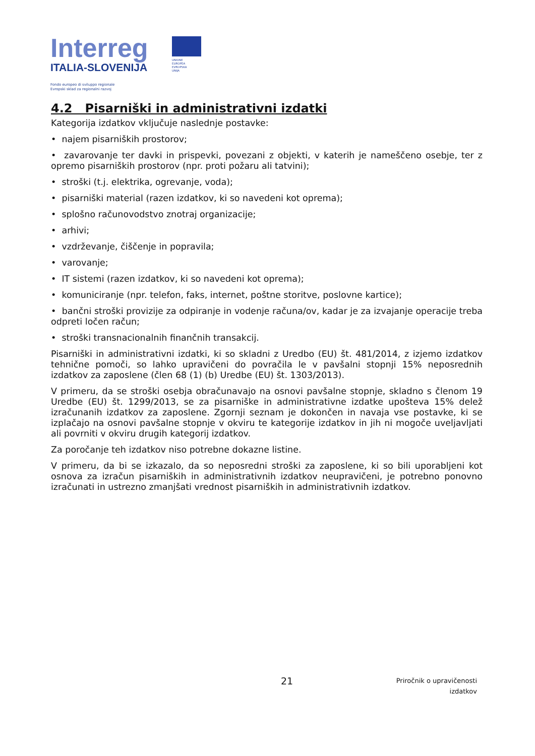Interreg
ITALIA-SLOVENIJA
Fondo europeo di sviluppo regionale
Evropski sklad za regionalni razvoj
UNIONE EUROPEA
EVROPSKA UNIJA
4.2 Pisarniški in administrativni izdatki
Kategorija izdatkov vključuje naslednje postavke:
• najem pisarniških prostorov;
• zavarovanje ter davki in prispevki, povezani z objekti, v katerih je nameščeno osebje, ter z opremo pisarniških prostorov (npr. proti požaru ali tatvini);
• stroški (t.j. elektrika, ogrevanje, voda);
• pisarniški material (razen izdatkov, ki so navedeni kot oprema);
• splošno računovodstvo znotraj organizacije;
• arhivi;
• vzdrževanje, čiščenje in popravila;
• varovanje;
• IT sistemi (razen izdatkov, ki so navedeni kot oprema);
• komuniciranje (npr. telefon, faks, internet, poštne storitve, poslovne kartice);
• bančni stroški provizije za odpiranje in vodenje računa/ov, kadar je za izvajanje operacije treba odpreti ločen račun;
• stroški transnacionalnih finančnih transakcij.
Pisarniški in administrativni izdatki, ki so skladni z Uredbo (EU) št. 481/2014, z izjemo izdatkov tehnične pomoči, so lahko upravičeni do povračila le v pavšalni stopnji 15% neposrednih izdatkov za zaposlene (člen 68 (1) (b) Uredbe (EU) št. 1303/2013).
V primeru, da se stroški osebja obračunavajo na osnovi pavšalne stopnje, skladno s členom 19 Uredbe (EU) št. 1299/2013, se za pisarniške in administrativne izdatke upošteva 15% delež izračunanih izdatkov za zaposlene. Zgornji seznam je dokončen in navaja vse postavke, ki se izplačajo na osnovi pavšalne stopnje v okviru te kategorije izdatkov in jih ni mogoče uveljavljati ali povrniti v okviru drugih kategorij izdatkov.
Za poročanje teh izdatkov niso potrebne dokazne listine.
V primeru, da bi se izkazalo, da so neposredni stroški za zaposlene, ki so bili uporabljeni kot osnova za izračun pisarniških in administrativnih izdatkov neupravičeni, je potrebno ponovno izračunati in ustrezno zmanjšati vrednost pisarniških in administrativnih izdatkov.
21
Priročnik o upravičenosti
izdatkov